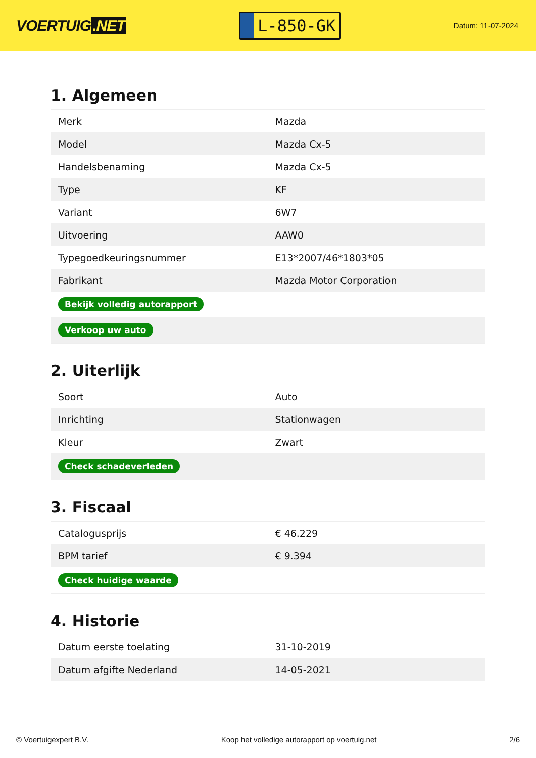VOERTUIG.NET
L-850-GK
Datum: 11-07-2024
1. Algemeen
| Merk | Mazda |
| Model | Mazda Cx-5 |
| Handelsbenaming | Mazda Cx-5 |
| Type | KF |
| Variant | 6W7 |
| Uitvoering | AAW0 |
| Typegoedkeuringsnummer | E13*2007/46*1803*05 |
| Fabrikant | Mazda Motor Corporation |
| Bekijk volledig autorapport | |
| Verkoop uw auto | |
2. Uiterlijk
| Soort | Auto |
| Inrichting | Stationwagen |
| Kleur | Zwart |
| Check schadeverleden | |
3. Fiscaal
| Catalogusprijs | € 46.229 |
| BPM tarief | € 9.394 |
| Check huidige waarde | |
4. Historie
| Datum eerste toelating | 31-10-2019 |
| Datum afgifte Nederland | 14-05-2021 |
© Voertuigexpert B.V. Koop het volledige autorapport op voertuig.net 2/6